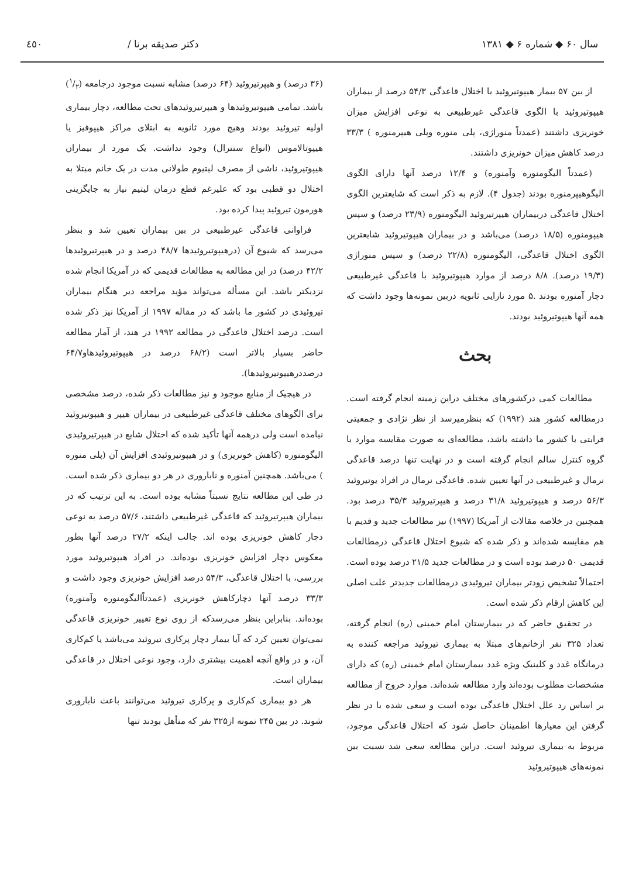سال ۶۰ ◆ شماره ۶ ◆ ۱۳۸۱ دکتر صدیقه برنا / ٤٥٠
از بین ۵۷ بیمار هیپوتیروئید با اختلال قاعدگی ۵۴/۳ درصد از بیماران هیپوتیروئید با الگوی قاعدگی غیرطبیعی به نوعی افزایش میزان خونریزی داشتند (عمدتاً منوراژی، پلی منوره وپلی هیپرمنوره ) ۳۳/۳ درصد کاهش میزان خونریزی داشتند.
(عمدتاً الیگومنوره وآمنوره) و ۱۲/۴ درصد آنها دارای الگوی الیگوهیپرمنوره بودند (جدول ۴). لازم به ذکر است که شایعترین الگوی اختلال قاعدگی دربیماران هیپرتیروئید الیگومنوره (۲۳/۹ درصد) و سپس هیپومنوره (۱۸/۵ درصد) می‌باشد و در بیماران هیپوتیروئید شایعترین الگوی اختلال قاعدگی، الیگومنوره (۲۲/۸ درصد) و سپس منوراژی (۱۹/۳ درصد). ۸/۸ درصد از موارد هیپوتیروئید با قاعدگی غیرطبیعی دچار آمنوره بودند .۵ مورد نازایی ثانویه دربین نمونه‌ها وجود داشت که همه آنها هیپوتیروئید بودند.
بحث
مطالعات کمی درکشورهای مختلف دراین زمینه انجام گرفته است. درمطالعه کشور هند (۱۹۹۲) که بنظرمیرسد از نظر نژادی و جمعیتی قرابتی با کشور ما داشته باشد، مطالعه‌ای به صورت مقایسه موارد با گروه کنترل سالم انجام گرفته است و در نهایت تنها درصد قاعدگی نرمال و غیرطبیعی در آنها تعیین شده. قاعدگی نرمال در افراد یوتیروئید ۵۶/۳ درصد و هیپوتیروئید ۳۱/۸ درصد و هیپرتیروئید ۳۵/۳ درصد بود. همچنین در خلاصه مقالات از آمریکا (۱۹۹۷) نیز مطالعات جدید و قدیم با هم مقایسه شده‌اند و ذکر شده که شیوع اختلال قاعدگی درمطالعات قدیمی ۵۰ درصد بوده است و در مطالعات جدید ۲۱/۵ درصد بوده است. احتمالاً تشخیص زودتر بیماران تیروئیدی درمطالعات جدیدتر علت اصلی این کاهش ارقام ذکر شده است.
در تحقیق حاضر که در بیمارستان امام خمینی (ره) انجام گرفته، تعداد ۳۲۵ نفر ازخانم‌های مبتلا به بیماری تیروئید مراجعه کننده به درمانگاه غدد و کلینیک ویژه غدد بیمارستان امام خمینی (ره) که دارای مشخصات مطلوب بوده‌اند وارد مطالعه شده‌اند. موارد خروج از مطالعه بر اساس رد علل اختلال قاعدگی بوده است و سعی شده با در نظر گرفتن این معیارها اطمینان حاصل شود که اختلال قاعدگی موجود، مربوط به بیماری تیروئید است. دراین مطالعه سعی شد نسبت بین نمونه‌های هیپوتیروئید
(۳۶ درصد) و هیپرتیروئید (۶۴ درصد) مشابه نسبت موجود درجامعه (۱/۲) باشد. تمامی هیپوتیروئیدها و هیپرتیروئیدهای تحت مطالعه، دچار بیماری اولیه تیروئید بودند وهیچ مورد ثانویه به ابتلای مراکز هیپوفیز یا هیپوتالاموس (انواع سنترال) وجود نداشت. یک مورد از بیماران هیپوتیروئید، ناشی از مصرف لیتیوم طولانی مدت در یک خانم مبتلا به اختلال دو قطبی بود که علیرغم قطع درمان لیتیم نیاز به جایگزینی هورمون تیروئید پیدا کرده بود.
فراوانی قاعدگی غیرطبیعی در بین بیماران تعیین شد و بنظر می‌رسد که شیوع آن (درهیپوتیروئیدها ۴۸/۷ درصد و در هیپرتیروئیدها ۴۲/۲ درصد) در این مطالعه به مطالعات قدیمی که در آمریکا انجام شده نزدیکتر باشد. این مسأله می‌تواند مؤید مراجعه دیر هنگام بیماران تیروئیدی در کشور ما باشد که در مقاله ۱۹۹۷ از آمریکا نیز ذکر شده است. درصد اختلال قاعدگی در مطالعه ۱۹۹۲ در هند، از آمار مطالعه حاضر بسیار بالاتر است (۶۸/۲ درصد در هیپوتیروئیدهاو۶۴/۷ درصددرهیپوتیروئیدها).
در هیچیک از منابع موجود و نیز مطالعات ذکر شده، درصد مشخصی برای الگوهای مختلف قاعدگی غیرطبیعی در بیماران هیپر و هیپوتیروئید نیامده است ولی درهمه آنها تأکید شده که اختلال شایع در هیپرتیروئیدی الیگومنوره (کاهش خونریزی) و در هیپوتیروئیدی افزایش آن (پلی منوره ) می‌باشد. همچنین آمنوره و ناباروری در هر دو بیماری ذکر شده است. در طی این مطالعه نتایج نسبتاً مشابه بوده است. به این ترتیب که در بیماران هیپرتیروئید که قاعدگی غیرطبیعی داشتند، ۵۷/۶ درصد به نوعی دچار کاهش خونریزی بوده اند. جالب اینکه ۲۷/۲ درصد آنها بطور معکوس دچار افزایش خونریزی بوده‌اند. در افراد هیپوتیروئید مورد بررسی، با اختلال قاعدگی، ۵۴/۳ درصد افزایش خونریزی وجود داشت و ۳۳/۳ درصد آنها دچارکاهش خونریزی (عمدتاًالیگومنوره وآمنوره) بوده‌اند. بنابراین بنظر می‌رسدکه از روی نوع تغییر خونریزی قاعدگی نمی‌توان تعیین کرد که آیا بیمار دچار پرکاری تیروئید می‌باشد یا کم‌کاری آن، و در واقع آنچه اهمیت بیشتری دارد، وجود نوعی اختلال در قاعدگی بیماران است.
هر دو بیماری کم‌کاری و پرکاری تیروئید می‌توانند باعث ناباروری شوند. در بین ۲۴۵ نمونه از۳۲۵ نفر که متأهل بودند تنها